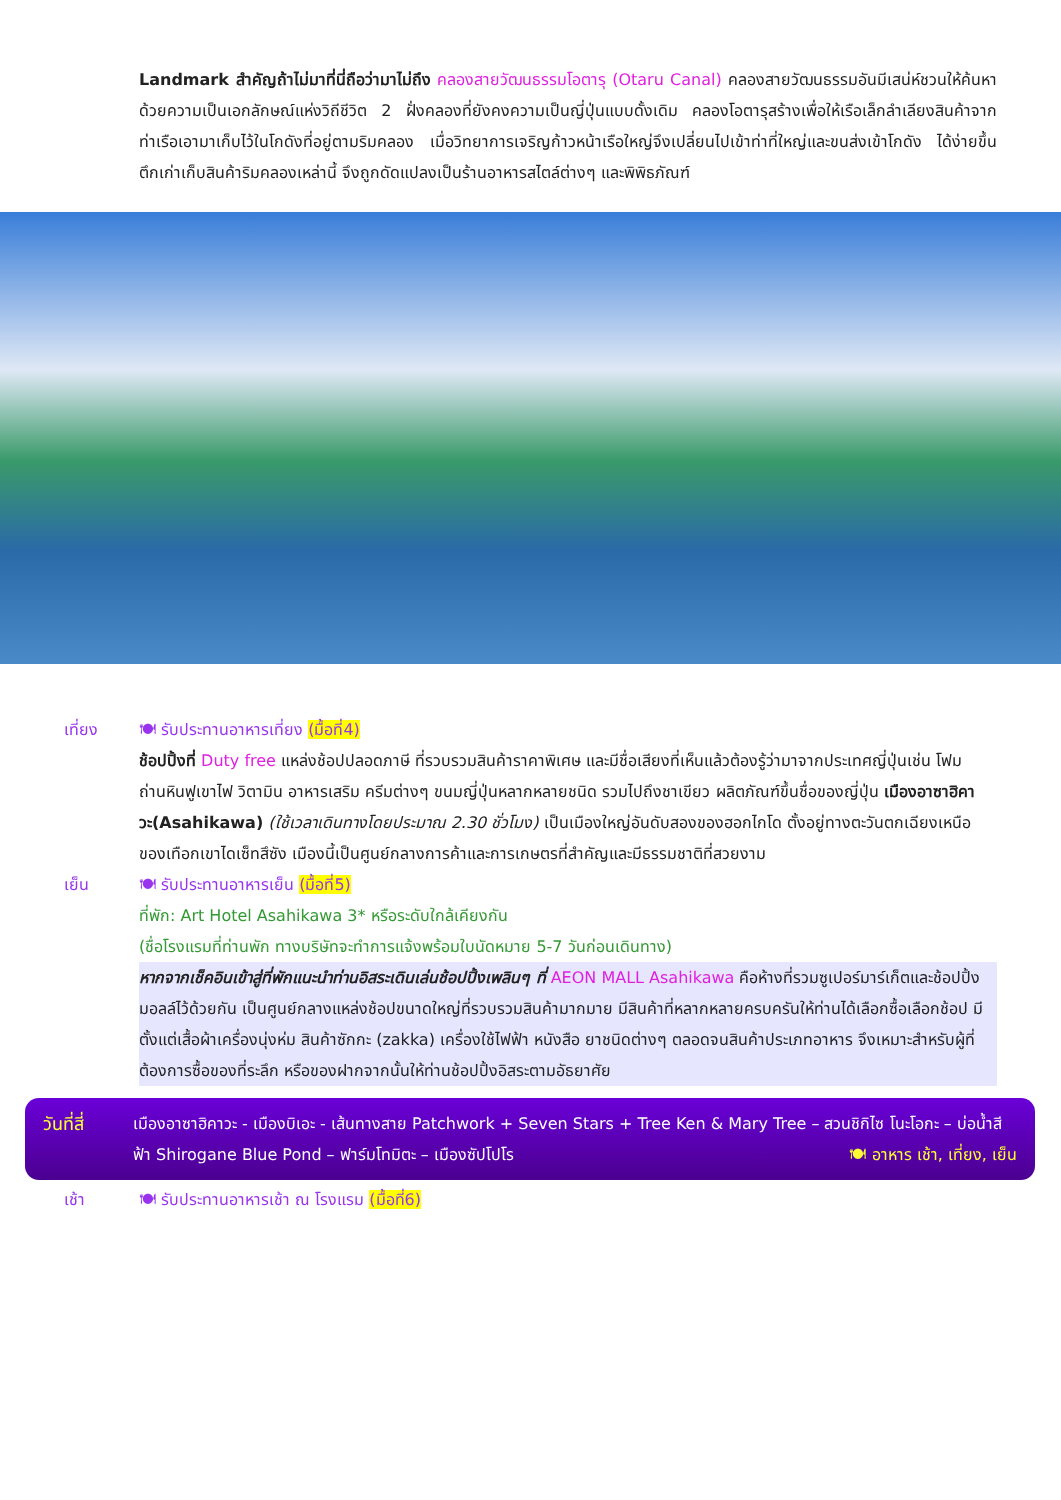Landmark สำคัญถ้าไม่มาที่นี่ถือว่ามาไม่ถึง คลองสายวัฒนธรรมโอตารุ (Otaru Canal) คลองสายวัฒนธรรมอันมีเสน่ห์ชวนให้ค้นหา ด้วยความเป็นเอกลักษณ์แห่งวิถีชีวิต 2 ฝั่งคลองที่ยังคงความเป็นญี่ปุ่นแบบดั้งเดิม คลองโอตารุสร้างเพื่อให้เรือเล็กลำเลียงสินค้าจากท่าเรือเอามาเก็บไว้ในโกดังที่อยู่ตามริมคลอง เมื่อวิทยาการเจริญก้าวหน้าเรือใหญ่จึงเปลี่ยนไปเข้าท่าที่ใหญ่และขนส่งเข้าโกดัง ได้ง่ายขึ้น ตึกเก่าเก็บสินค้าริมคลองเหล่านี้ จึงถูกดัดแปลงเป็นร้านอาหารสไตล์ต่างๆ และพิพิธภัณฑ์
เที่ยง 🍽 รับประทานอาหารเที่ยง (มื้อที่4)
ช้อปปิ้งที่ Duty free แหล่งช้อปปลอดภาษี ที่รวบรวมสินค้าราคาพิเศษ และมีชื่อเสียงที่เห็นแล้วต้องรู้ว่ามาจากประเทศญี่ปุ่นเช่น โฟมถ่านหินฟูเขาไฟ วิตามิน อาหารเสริม ครีมต่างๆ ขนมญี่ปุ่นหลากหลายชนิด รวมไปถึงชาเขียว ผลิตภัณฑ์ขึ้นชื่อของญี่ปุ่น เมืองอาซาฮิคาวะ(Asahikawa) (ใช้เวลาเดินทางโดยประมาณ 2.30 ชั่วโมง) เป็นเมืองใหญ่อันดับสองของฮอกไกโด ตั้งอยู่ทางตะวันตกเฉียงเหนือของเทือกเขาไดเซ็ทสึซัง เมืองนี้เป็นศูนย์กลางการค้าและการเกษตรที่สำคัญและมีธรรมชาติที่สวยงาม
เย็น 🍽 รับประทานอาหารเย็น (มื้อที่5)
ที่พัก: Art Hotel Asahikawa 3* หรือระดับใกล้เคียงกัน
(ชื่อโรงแรมที่ท่านพัก ทางบริษัทจะทำการแจ้งพร้อมใบนัดหมาย 5-7 วันก่อนเดินทาง)
หากจากเช็คอินเข้าสู่ที่พักแนะนำท่านอิสระเดินเล่นช้อปปิ้งเพลินๆ ที่ AEON MALL Asahikawa คือห้างที่รวมซูเปอร์มาร์เก็ตและช้อปปิ้งมอลล์ไว้ด้วยกัน เป็นศูนย์กลางแหล่งช้อปขนาดใหญ่ที่รวบรวมสินค้ามากมาย มีสินค้าที่หลากหลายครบครันให้ท่านได้เลือกซื้อเลือกช้อป มีตั้งแต่เสื้อผ้าเครื่องนุ่งห่ม สินค้าซักกะ (zakka) เครื่องใช้ไฟฟ้า หนังสือ ยาชนิดต่างๆ ตลอดจนสินค้าประเภทอาหาร จึงเหมาะสำหรับผู้ที่ต้องการซื้อของที่ระลึก หรือของฝากจากนั้นให้ท่านช้อปปิ้งอิสระตามอัธยาศัย
วันที่สี่
เมืองอาซาฮิคาวะ - เมืองบิเอะ - เส้นทางสาย Patchwork + Seven Stars + Tree Ken & Mary Tree – สวนชิกิไซ โนะโอกะ – บ่อน้ำสีฟ้า Shirogane Blue Pond – ฟาร์มโทมิตะ – เมืองซัปโปโร 🍽 อาหาร เช้า, เที่ยง, เย็น
เช้า 🍽 รับประทานอาหารเช้า ณ โรงแรม (มื้อที่6)